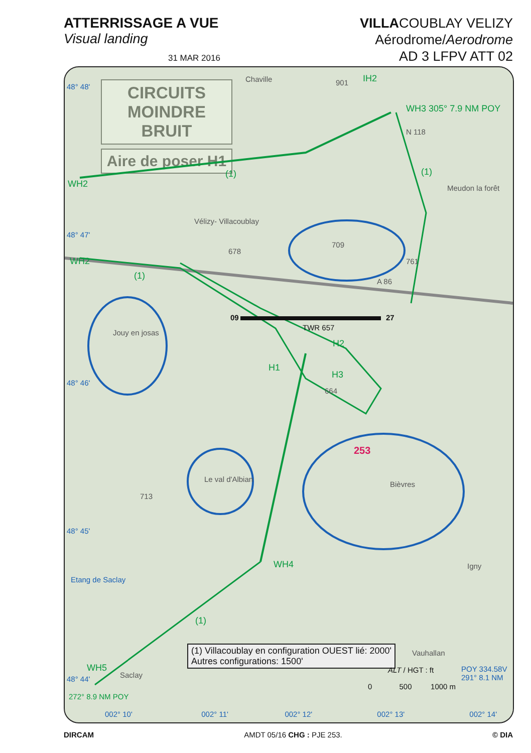ATTERRISSAGE A VUE
Visual landing
VILLACOUBLAY VELIZY
Aérodrome/Aerodrome
31 MAR 2016 AD 3 LFPV ATT 02
48° 48'
CIRCUITS MOINDRE BRUIT
Aire de poser H1
Chaville 901 IH2
WH3 305° 7.9 NM POY
N 118
(1) (1)
WH2 Meudon la forêt
Vélizy- Villacoublay
48° 47'
709
678
761
WH2
(1)
A 86
Jouy en josas
09 27
TWR 657
H2
H1
H3
48° 46'
664
253
Le val d'Albian
Bièvres
713
48° 45'
WH4 Igny
Etang de Saclay
(1)
(1) Villacoublay en configuration OUEST lié: 2000'
Autres configurations: 1500'
Vauhallan
WH5
Saclay
ALT / HGT : ft
0 500 1000 m
POY 334.58V 291° 8.1 NM
48° 44'
272° 8.9 NM POY
002° 10' 002° 11' 002° 12' 002° 13' 002° 14'
DIRCAM AMDT 05/16 CHG : PJE 253. © DIA